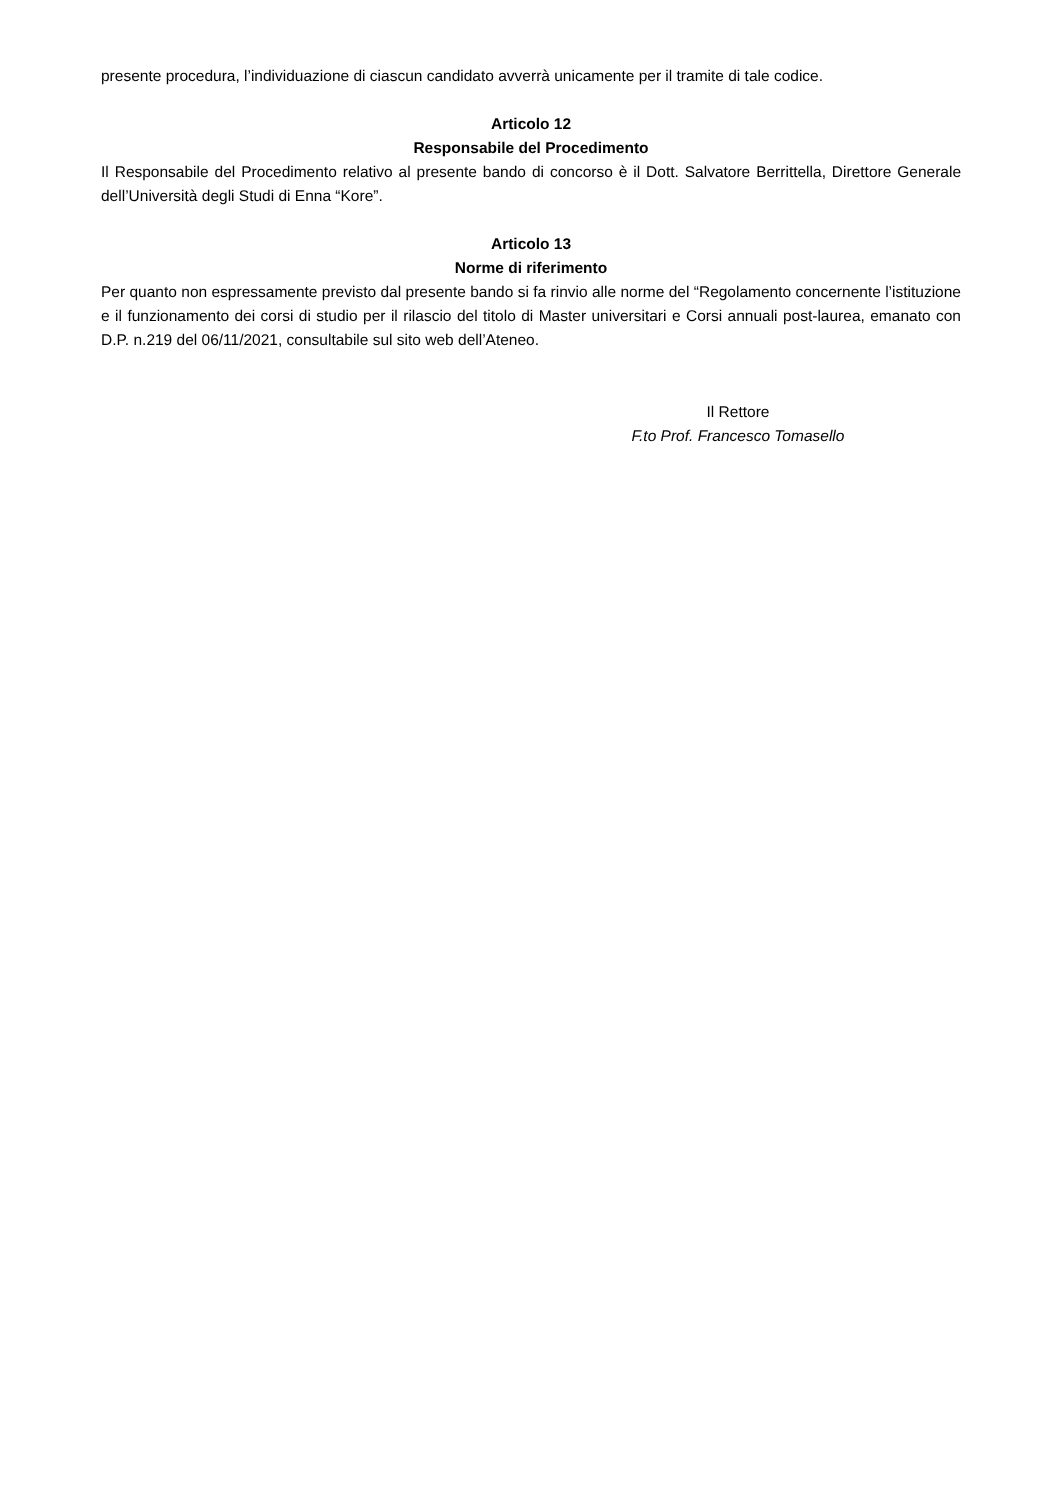presente procedura, l’individuazione di ciascun candidato avverrà unicamente per il tramite di tale codice.
Articolo 12
Responsabile del Procedimento
Il Responsabile del Procedimento relativo al presente bando di concorso è il Dott. Salvatore Berrittella, Direttore Generale dell’Università degli Studi di Enna “Kore”.
Articolo 13
Norme di riferimento
Per quanto non espressamente previsto dal presente bando si fa rinvio alle norme del “Regolamento concernente l’istituzione e il funzionamento dei corsi di studio per il rilascio del titolo di Master universitari e Corsi annuali post-laurea, emanato con D.P. n.219 del 06/11/2021, consultabile sul sito web dell’Ateneo.
Il Rettore
F.to Prof. Francesco Tomasello